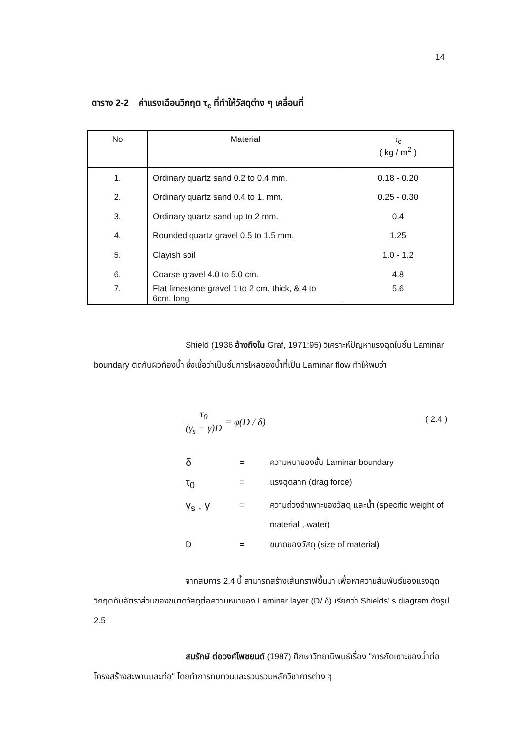14
ตาราง 2-2 ค่าแรงเฉือนวิกฤต τ<sub>c</sub> ที่ทำให้วัสดุต่าง ๆ เคลื่อนที่
| No | Material | τ<sub>c</sub> ( kg / m<sup>2</sup> ) |
| --- | --- | --- |
| 1. | Ordinary quartz sand 0.2 to 0.4 mm. | 0.18 - 0.20 |
| 2. | Ordinary quartz sand 0.4 to 1. mm. | 0.25 - 0.30 |
| 3. | Ordinary quartz sand up to 2 mm. | 0.4 |
| 4. | Rounded quartz gravel 0.5 to 1.5 mm. | 1.25 |
| 5. | Clayish soil | 1.0 - 1.2 |
| 6. | Coarse gravel 4.0 to 5.0 cm. | 4.8 |
| 7. | Flat limestone gravel 1 to 2 cm. thick, & 4 to 6cm. long | 5.6 |
Shield (1936 อ้างถึงใน Graf, 1971:95) วิเคราะห์ปัญหาแรงฉุดในชั้น Laminar boundary ติดกับผิวท้องน้ำ ซึ่งเชื่อว่าเป็นชั้นการไหลของน้ำที่เป็น Laminar flow ทำให้พบว่า
τ<sub>0</sub> (γ<sub>s</sub> − γ)D = φ(D / δ) ( 2.4 )
δ = ความหนาของชั้น Laminar boundary
τ<sub>0</sub> = แรงฉุดลาก (drag force)
γ<sub>s</sub> , γ = ความถ่วงจำเพาะของวัสดุ และน้ำ (specific weight of material , water)
D = ขนาดของวัสดุ (size of material)
จากสมการ 2.4 นี้ สามารถสร้างเส้นกราฟขึ้นมา เพื่อหาความสัมพันธ์ของแรงฉุดวิกฤตกับอัตราส่วนของขนาดวัสดุต่อความหนาของ Laminar layer (D/ δ) เรียกว่า Shields’ s diagram ดังรูป 2.5
สมรักษ์ ต่อวงศ์ไพชยนต์ (1987) ศึกษาวิทยานิพนธ์เรื่อง "การกัดเซาะของน้ำต่อโครงสร้างสะพานและท่อ" โดยทำการทบทวนและรวบรวมหลักวิชาการต่าง ๆ